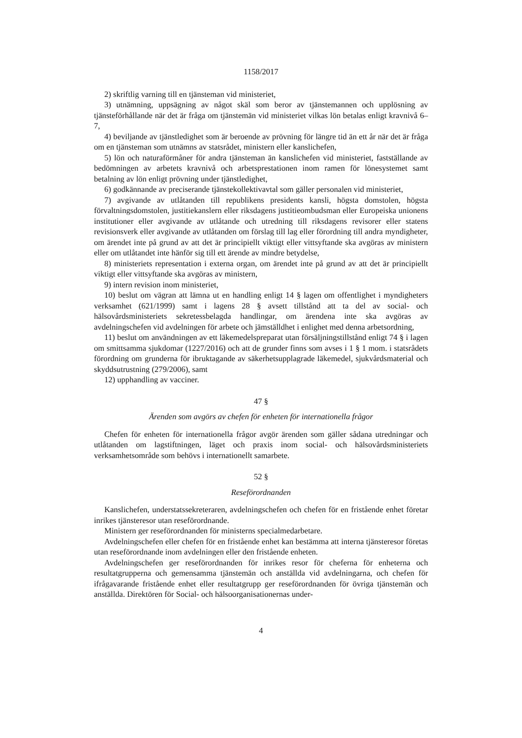1158/2017
2) skriftlig varning till en tjänsteman vid ministeriet,
3) utnämning, uppsägning av något skäl som beror av tjänstemannen och upplösning av tjänsteförhållande när det är fråga om tjänstemän vid ministeriet vilkas lön betalas enligt kravnivå 6–7,
4) beviljande av tjänstledighet som är beroende av prövning för längre tid än ett år när det är fråga om en tjänsteman som utnämns av statsrådet, ministern eller kanslichefen,
5) lön och naturaförmåner för andra tjänsteman än kanslichefen vid ministeriet, fastställande av bedömningen av arbetets kravnivå och arbetsprestationen inom ramen för lönesystemet samt betalning av lön enligt prövning under tjänstledighet,
6) godkännande av preciserande tjänstekollektivavtal som gäller personalen vid ministeriet,
7) avgivande av utlåtanden till republikens presidents kansli, högsta domstolen, högsta förvaltningsdomstolen, justitiekanslern eller riksdagens justitieombudsman eller Europeiska unionens institutioner eller avgivande av utlåtande och utredning till riksdagens revisorer eller statens revisionsverk eller avgivande av utlåtanden om förslag till lag eller förordning till andra myndigheter, om ärendet inte på grund av att det är principiellt viktigt eller vittsyftande ska avgöras av ministern eller om utlåtandet inte hänför sig till ett ärende av mindre betydelse,
8) ministeriets representation i externa organ, om ärendet inte på grund av att det är principiellt viktigt eller vittsyftande ska avgöras av ministern,
9) intern revision inom ministeriet,
10) beslut om vägran att lämna ut en handling enligt 14 § lagen om offentlighet i myndigheters verksamhet (621/1999) samt i lagens 28 § avsett tillstånd att ta del av social- och hälsovårdsministeriets sekretessbelagda handlingar, om ärendena inte ska avgöras av avdelningschefen vid avdelningen för arbete och jämställdhet i enlighet med denna arbetsordning,
11) beslut om användningen av ett läkemedelspreparat utan försäljningstillstånd enligt 74 § i lagen om smittsamma sjukdomar (1227/2016) och att de grunder finns som avses i 1 § 1 mom. i statsrådets förordning om grunderna för ibruktagande av säkerhetsupplagrade läkemedel, sjukvårdsmaterial och skyddsutrustning (279/2006), samt
12) upphandling av vacciner.
47 §
Ärenden som avgörs av chefen för enheten för internationella frågor
Chefen för enheten för internationella frågor avgör ärenden som gäller sådana utredningar och utlåtanden om lagstiftningen, läget och praxis inom social- och hälsovårdsministeriets verksamhetsområde som behövs i internationellt samarbete.
52 §
Reseförordnanden
Kanslichefen, understatssekreteraren, avdelningschefen och chefen för en fristående enhet företar inrikes tjänsteresor utan reseförordnande.
Ministern ger reseförordnanden för ministerns specialmedarbetare.
Avdelningschefen eller chefen för en fristående enhet kan bestämma att interna tjänsteresor företas utan reseförordnande inom avdelningen eller den fristående enheten.
Avdelningschefen ger reseförordnanden för inrikes resor för cheferna för enheterna och resultatgrupperna och gemensamma tjänstemän och anställda vid avdelningarna, och chefen för ifrågavarande fristående enhet eller resultatgrupp ger reseförordnanden för övriga tjänstemän och anställda. Direktören för Social- och hälsoorganisationernas under-
4